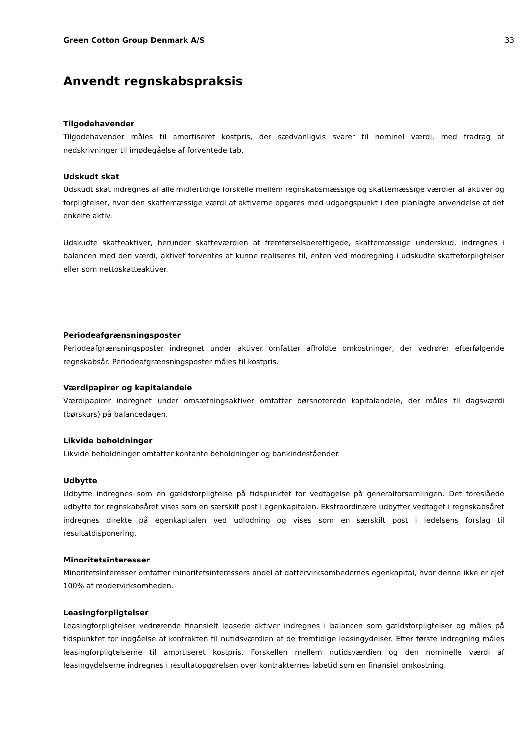Green Cotton Group Denmark A/S 33
Anvendt regnskabspraksis
Tilgodehavender
Tilgodehavender måles til amortiseret kostpris, der sædvanligvis svarer til nominel værdi, med fradrag af nedskrivninger til imødegåelse af forventede tab.
Udskudt skat
Udskudt skat indregnes af alle midlertidige forskelle mellem regnskabsmæssige og skattemæssige værdier af aktiver og forpligtelser, hvor den skattemæssige værdi af aktiverne opgøres med udgangspunkt i den planlagte anvendelse af det enkelte aktiv.
Udskudte skatteaktiver, herunder skatteværdien af fremførselsberettigede, skattemæssige underskud, indregnes i balancen med den værdi, aktivet forventes at kunne realiseres til, enten ved modregning i udskudte skatteforpligtelser eller som nettoskatteaktiver.
Periodeafgrænsningsposter
Periodeafgrænsningsposter indregnet under aktiver omfatter afholdte omkostninger, der vedrører efterfølgende regnskabsår. Periodeafgrænsningsposter måles til kostpris.
Værdipapirer og kapitalandele
Værdipapirer indregnet under omsætningsaktiver omfatter børsnoterede kapitalandele, der måles til dagsværdi (børskurs) på balancedagen.
Likvide beholdninger
Likvide beholdninger omfatter kontante beholdninger og bankindeståender.
Udbytte
Udbytte indregnes som en gældsforpligtelse på tidspunktet for vedtagelse på generalforsamlingen. Det foreslåede udbytte for regnskabsåret vises som en særskilt post i egenkapitalen. Ekstraordinære udbytter vedtaget i regnskabsåret indregnes direkte på egenkapitalen ved udlodning og vises som en særskilt post i ledelsens forslag til resultatdisponering.
Minoritetsinteresser
Minoritetsinteresser omfatter minoritetsinteressers andel af dattervirksomhedernes egenkapital, hvor denne ikke er ejet 100% af modervirksomheden.
Leasingforpligtelser
Leasingforpligtelser vedrørende finansielt leasede aktiver indregnes i balancen som gældsforpligtelser og måles på tidspunktet for indgåelse af kontrakten til nutidsværdien af de fremtidige leasingydelser. Efter første indregning måles leasingforpligtelserne til amortiseret kostpris. Forskellen mellem nutidsværdien og den nominelle værdi af leasingydelserne indregnes i resultatopgørelsen over kontrakternes løbetid som en finansiel omkostning.